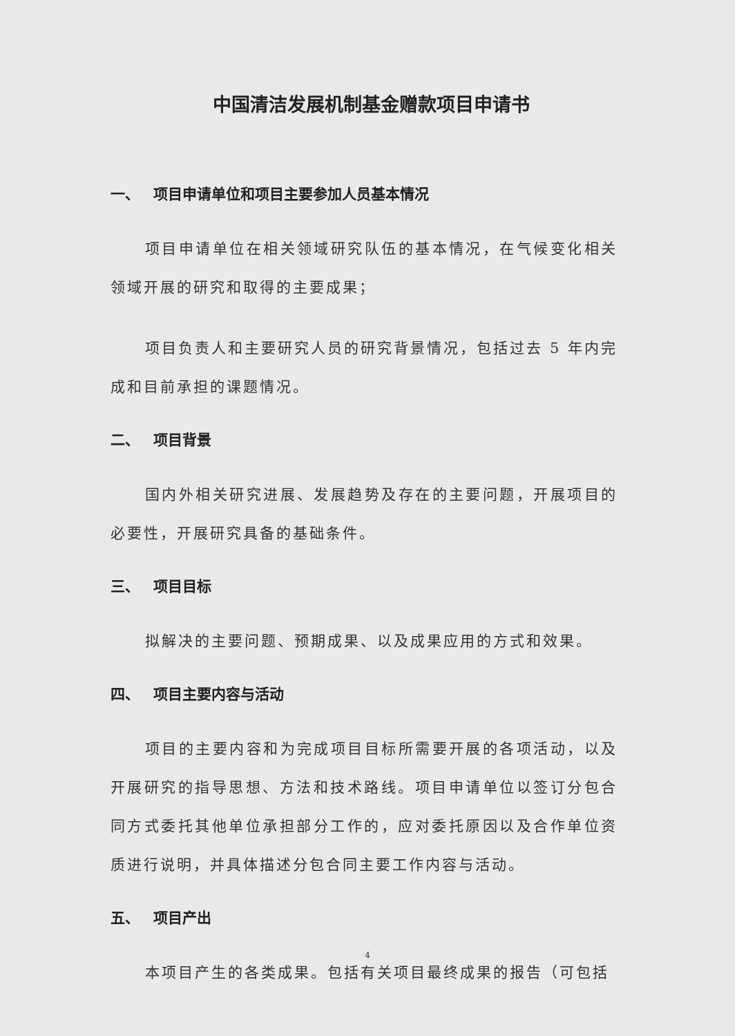中国清洁发展机制基金赠款项目申请书
一、 项目申请单位和项目主要参加人员基本情况
项目申请单位在相关领域研究队伍的基本情况，在气候变化相关领域开展的研究和取得的主要成果；
项目负责人和主要研究人员的研究背景情况，包括过去 5 年内完成和目前承担的课题情况。
二、 项目背景
国内外相关研究进展、发展趋势及存在的主要问题，开展项目的必要性，开展研究具备的基础条件。
三、 项目目标
拟解决的主要问题、预期成果、以及成果应用的方式和效果。
四、 项目主要内容与活动
项目的主要内容和为完成项目目标所需要开展的各项活动，以及开展研究的指导思想、方法和技术路线。项目申请单位以签订分包合同方式委托其他单位承担部分工作的，应对委托原因以及合作单位资质进行说明，并具体描述分包合同主要工作内容与活动。
五、 项目产出
本项目产生的各类成果。包括有关项目最终成果的报告（可包括
4